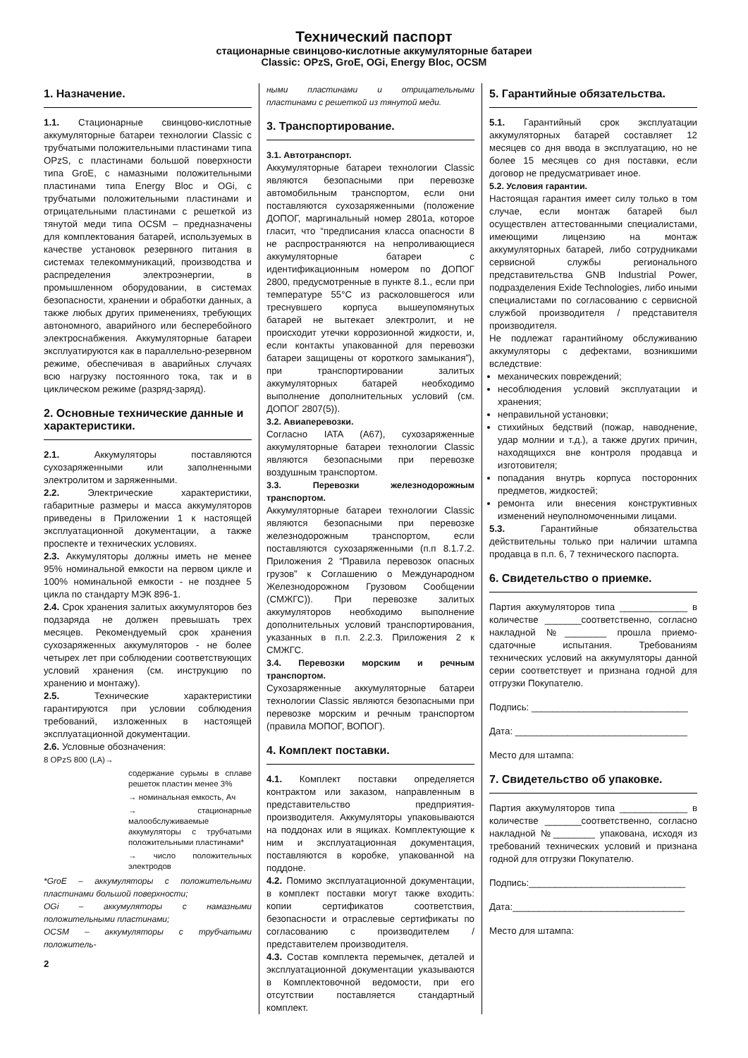Технический паспорт
стационарные свинцово-кислотные аккумуляторные батареи
Classic: OPzS, GroE, OGi, Energy Bloc, OCSM
1. Назначение.
1.1. Стационарные свинцово-кислотные аккумуляторные батареи технологии Classic с трубчатыми положительными пластинами типа OPzS, с пластинами большой поверхности типа GroE, с намазными положительными пластинами типа Energy Bloc и OGi, с трубчатыми положительными пластинами и отрицательными пластинами с решеткой из тянутой меди типа OCSM – предназначены для комплектования батарей, используемых в качестве установок резервного питания в системах телекоммуникаций, производства и распределения электроэнергии, в промышленном оборудовании, в системах безопасности, хранении и обработки данных, а также любых других применениях, требующих автономного, аварийного или бесперебойного электроснабжения. Аккумуляторные батареи эксплуатируются как в параллельно-резервном режиме, обеспечивая в аварийных случаях всю нагрузку постоянного тока, так и в циклическом режиме (разряд-заряд).
2. Основные технические данные и характеристики.
2.1. Аккумуляторы поставляются сухозаряженными или заполненными электролитом и заряженными.
2.2. Электрические характеристики, габаритные размеры и масса аккумуляторов приведены в Приложении 1 к настоящей эксплуатационной документации, а также проспекте и технических условиях.
2.3. Аккумуляторы должны иметь не менее 95% номинальной емкости на первом цикле и 100% номинальной емкости - не позднее 5 цикла по стандарту МЭК 896-1.
2.4. Срок хранения залитых аккумуляторов без подзаряда не должен превышать трех месяцев. Рекомендуемый срок хранения сухозаряженных аккумуляторов - не более четырех лет при соблюдении соответствующих условий хранения (см. инструкцию по хранению и монтажу).
2.5. Технические характеристики гарантируются при условии соблюдения требований, изложенных в настоящей эксплуатационной документации.
2.6. Условные обозначения:
8 OPzS 800 (LA)→
содержание сурьмы в сплаве решеток пластин менее 3%
→ номинальная емкость, Ач
→ стационарные малообслуживаемые аккумуляторы с трубчатыми положительными пластинами*
→ число положительных электродов
*GroE – аккумуляторы с положительными пластинами большой поверхности;
OGi – аккумуляторы с намазными положительными пластинами;
OCSM – аккумуляторы с трубчатыми положитель-
2
ными пластинами и отрицательными пластинами с решеткой из тянутой меди.
3. Транспортирование.
3.1. Автотранспорт.
Аккумуляторные батареи технологии Classic являются безопасными при перевозке автомобильным транспортом, если они поставляются сухозаряженными (положение ДОПОГ, маргинальный номер 2801а, которое гласит, что “предписания класса опасности 8 не распространяются на непроливающиеся аккумуляторные батареи с идентификационным номером по ДОПОГ 2800, предусмотренные в пункте 8.1., если при температуре 55°С из расколовшегося или треснувшего корпуса вышеупомянутых батарей не вытекает электролит, и не происходит утечки коррозионной жидкости, и, если контакты упакованной для перевозки батареи защищены от короткого замыкания”), при транспортировании залитых аккумуляторных батарей необходимо выполнение дополнительных условий (см. ДОПОГ 2807(5)).
3.2. Авиаперевозки.
Согласно IATA (A67), сухозаряженные аккумуляторные батареи технологии Classic являются безопасными при перевозке воздушным транспортом.
3.3. Перевозки железнодорожным транспортом.
Аккумуляторные батареи технологии Classic являются безопасными при перевозке железнодорожным транспортом, если поставляются сухозаряженными (п.п 8.1.7.2. Приложения 2 “Правила перевозок опасных грузов” к Соглашению о Международном Железнодорожном Грузовом Сообщении (СМЖГС)). При перевозке залитых аккумуляторов необходимо выполнение дополнительных условий транспортирования, указанных в п.п. 2.2.3. Приложения 2 к СМЖГС.
3.4. Перевозки морским и речным транспортом.
Сухозаряженные аккумуляторные батареи технологии Classic являются безопасными при перевозке морским и речным транспортом (правила МОПОГ, ВОПОГ).
4. Комплект поставки.
4.1. Комплект поставки определяется контрактом или заказом, направленным в представительство предприятия-производителя. Аккумуляторы упаковываются на поддонах или в ящиках. Комплектующие к ним и эксплуатационная документация, поставляются в коробке, упакованной на поддоне.
4.2. Помимо эксплуатационной документации, в комплект поставки могут также входить: копии сертификатов соответствия, безопасности и отраслевые сертификаты по согласованию с производителем / представителем производителя.
4.3. Состав комплекта перемычек, деталей и эксплуатационной документации указываются в Комплектовочной ведомости, при его отсутствии поставляется стандартный комплект.
5. Гарантийные обязательства.
5.1. Гарантийный срок эксплуатации аккумуляторных батарей составляет 12 месяцев со дня ввода в эксплуатацию, но не более 15 месяцев со дня поставки, если договор не предусматривает иное.
5.2. Условия гарантии.
Настоящая гарантия имеет силу только в том случае, если монтаж батарей был осуществлен аттестованными специалистами, имеющими лицензию на монтаж аккумуляторных батарей, либо сотрудниками сервисной службы регионального представительства GNB Industrial Power, подразделения Exide Technologies, либо иными специалистами по согласованию с сервисной службой производителя / представителя производителя.
Не подлежат гарантийному обслуживанию аккумуляторы с дефектами, возникшими вследствие:
механических повреждений;
несоблюдения условий эксплуатации и хранения;
неправильной установки;
стихийных бедствий (пожар, наводнение, удар молнии и т.д.), а также других причин, находящихся вне контроля продавца и изготовителя;
попадания внутрь корпуса посторонних предметов, жидкостей;
ремонта или внесения конструктивных изменений неуполномоченными лицами.
5.3. Гарантийные обязательства действительны только при наличии штампа продавца в п.п. 6, 7 технического паспорта.
6. Свидетельство о приемке.
Партия аккумуляторов типа _____________ в количестве _______соответственно, согласно накладной №________ прошла приемо-сдаточные испытания. Требованиям технических условий на аккумуляторы данной серии соответствует и признана годной для отгрузки Покупателю.
Подпись: ______________________________
Дата: _________________________________
Место для штампа:
7. Свидетельство об упаковке.
Партия аккумуляторов типа _____________ в количестве _______соответственно, согласно накладной №________ упакована, исходя из требований технических условий и признана годной для отгрузки Покупателю.
Подпись:______________________________
Дата:_________________________________
Место для штампа: